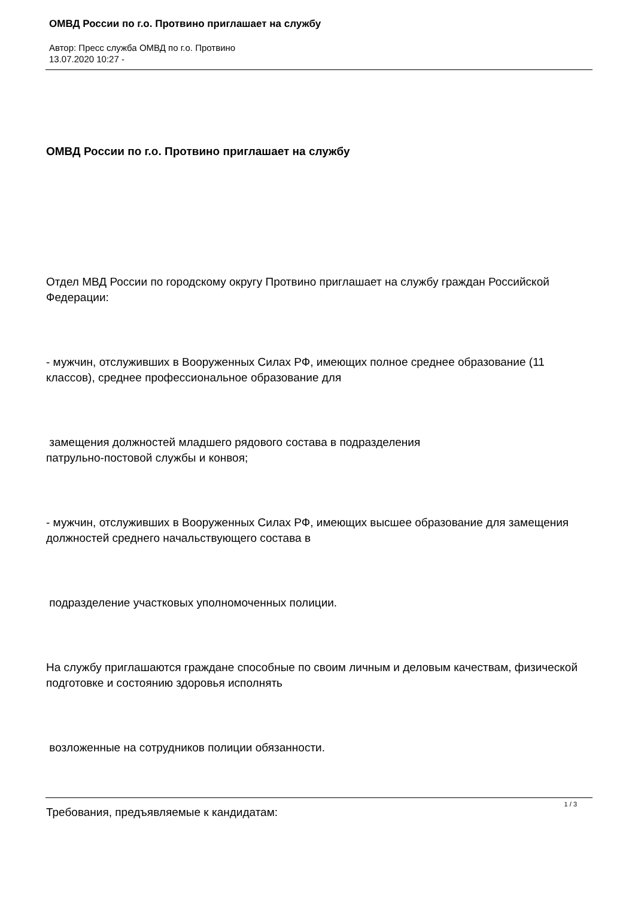ОМВД России по г.о. Протвино приглашает на службу
Автор: Пресс служба ОМВД по г.о. Протвино
13.07.2020 10:27 -
ОМВД России по г.о. Протвино приглашает на службу
Отдел МВД России по городскому округу Протвино приглашает на службу граждан Российской Федерации:
- мужчин, отслуживших в Вооруженных Силах РФ, имеющих полное среднее образование (11 классов), среднее профессиональное образование для
замещения должностей младшего рядового состава в подразделения
патрульно-постовой службы и конвоя;
- мужчин, отслуживших в Вооруженных Силах РФ, имеющих высшее образование для замещения должностей среднего начальствующего состава в
подразделение участковых уполномоченных полиции.
На службу приглашаются граждане способные по своим личным и деловым качествам, физической подготовке и состоянию здоровья исполнять
возложенные на сотрудников полиции обязанности.
Требования, предъявляемые к кандидатам:
1 / 3